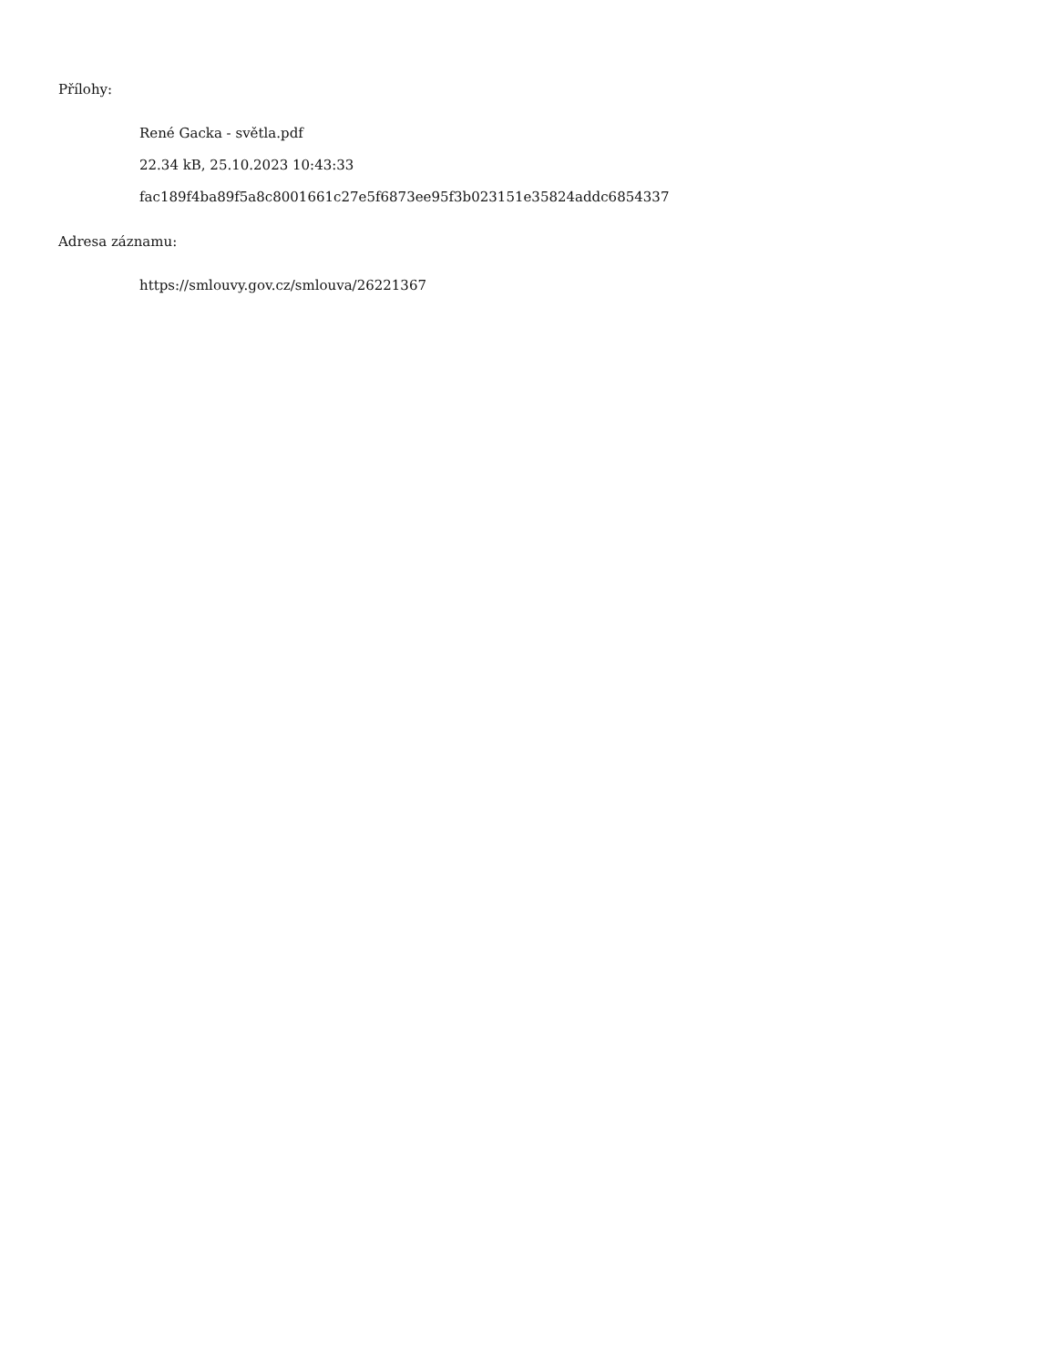Přílohy:
René Gacka - světla.pdf
22.34 kB, 25.10.2023 10:43:33
fac189f4ba89f5a8c8001661c27e5f6873ee95f3b023151e35824addc6854337
Adresa záznamu:
https://smlouvy.gov.cz/smlouva/26221367